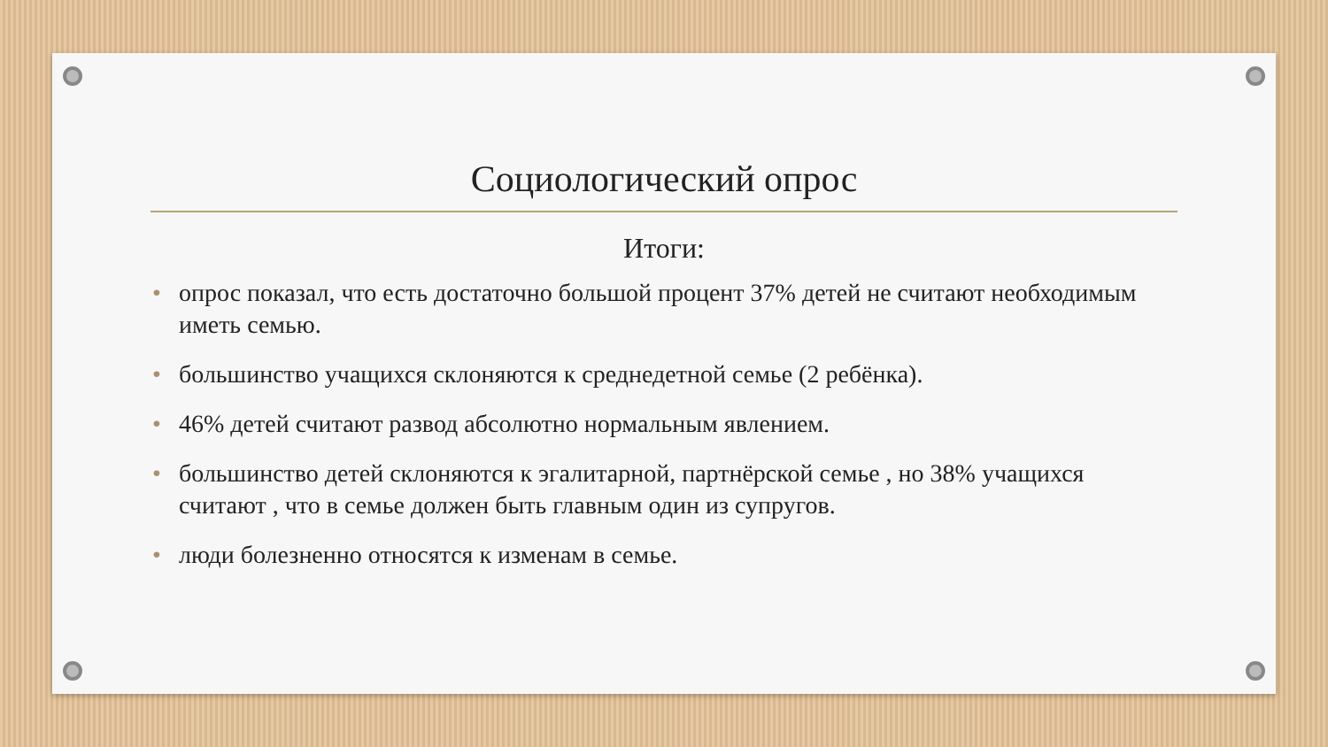Социологический опрос
Итоги:
• опрос показал, что есть достаточно большой процент 37% детей не считают необходимым иметь семью.
• большинство учащихся склоняются к среднедетной семье (2 ребёнка).
• 46% детей считают развод абсолютно нормальным явлением.
• большинство детей склоняются к эгалитарной, партнёрской семье , но 38% учащихся считают , что в семье должен быть главным один из супругов.
• люди болезненно относятся к изменам в семье.